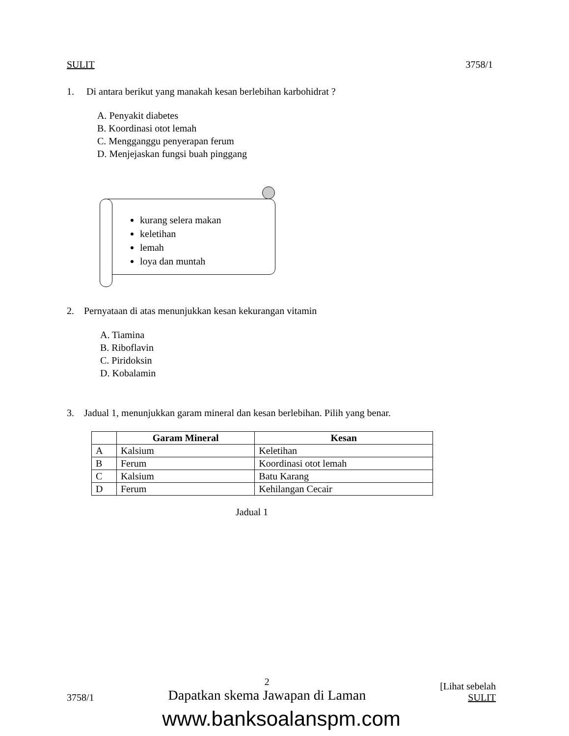SULIT 3758/1
1. Di antara berikut yang manakah kesan berlebihan karbohidrat ?
A. Penyakit diabetes
B. Koordinasi otot lemah
C. Mengganggu penyerapan ferum
D. Menjejaskan fungsi buah pinggang
kurang selera makan
keletihan
lemah
loya dan muntah
2. Pernyataan di atas menunjukkan kesan kekurangan vitamin
A. Tiamina
B. Riboflavin
C. Piridoksin
D. Kobalamin
3. Jadual 1, menunjukkan garam mineral dan kesan berlebihan. Pilih yang benar.
| | Garam Mineral | Kesan |
| --- | --- | --- |
| A | Kalsium | Keletihan |
| B | Ferum | Koordinasi otot lemah |
| C | Kalsium | Batu Karang |
| D | Ferum | Kehilangan Cecair |
Jadual 1
3758/1 2
Dapatkan skema Jawapan di Laman [Lihat sebelah
SULIT
www.banksoalanspm.com